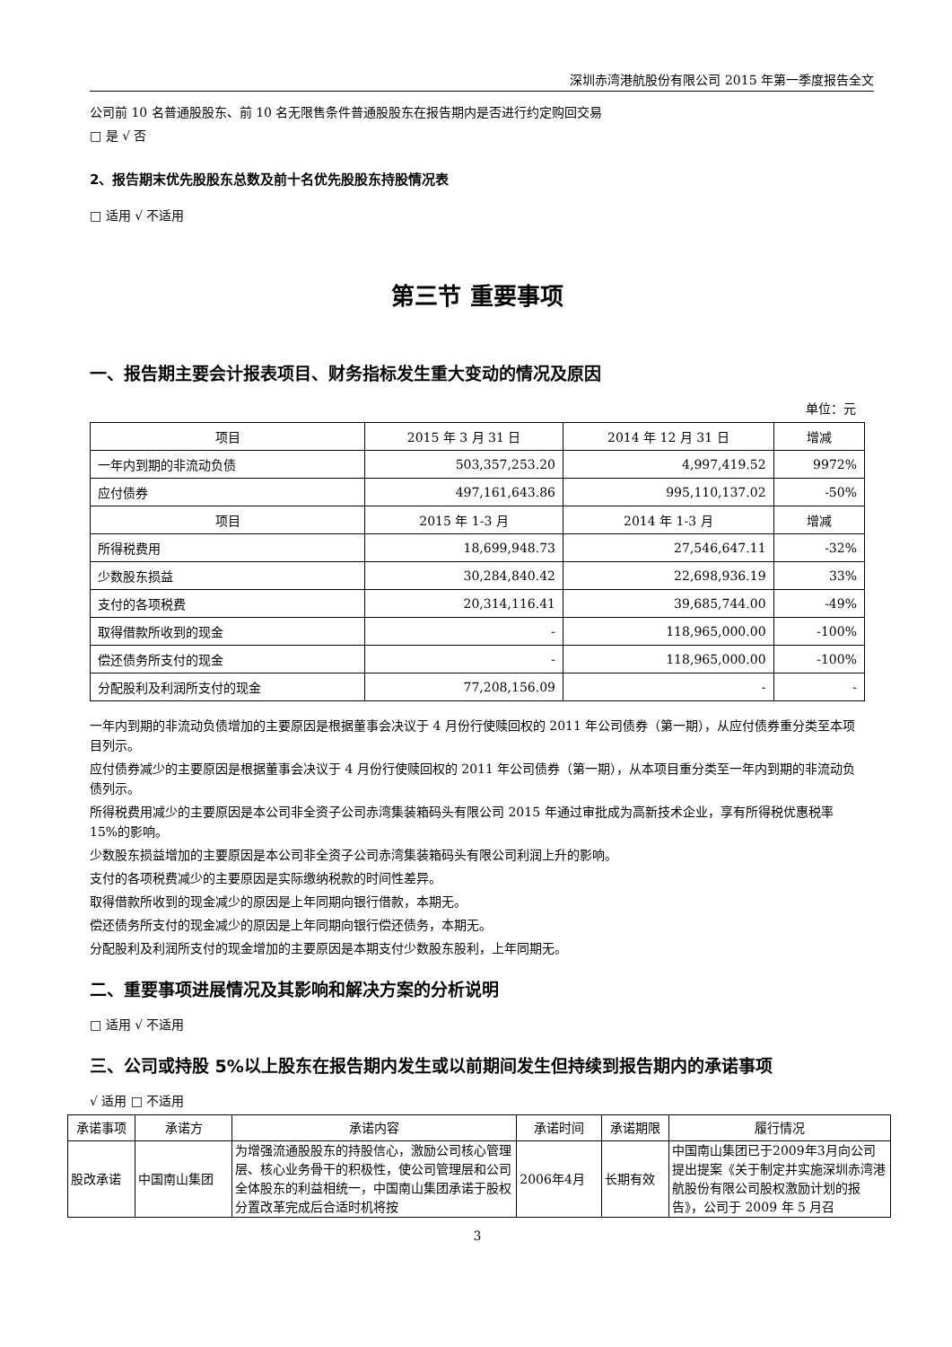深圳赤湾港航股份有限公司 2015 年第一季度报告全文
公司前 10 名普通股股东、前 10 名无限售条件普通股股东在报告期内是否进行约定购回交易
□ 是 √ 否
2、报告期末优先股股东总数及前十名优先股股东持股情况表
□ 适用 √ 不适用
第三节 重要事项
一、报告期主要会计报表项目、财务指标发生重大变动的情况及原因
单位：元
| 项目 | 2015 年 3 月 31 日 | 2014 年 12 月 31 日 | 增减 |
| --- | --- | --- | --- |
| 一年内到期的非流动负债 | 503,357,253.20 | 4,997,419.52 | 9972% |
| 应付债券 | 497,161,643.86 | 995,110,137.02 | -50% |
| 项目 | 2015 年 1-3 月 | 2014 年 1-3 月 | 增减 |
| 所得税费用 | 18,699,948.73 | 27,546,647.11 | -32% |
| 少数股东损益 | 30,284,840.42 | 22,698,936.19 | 33% |
| 支付的各项税费 | 20,314,116.41 | 39,685,744.00 | -49% |
| 取得借款所收到的现金 | - | 118,965,000.00 | -100% |
| 偿还债务所支付的现金 | - | 118,965,000.00 | -100% |
| 分配股利及利润所支付的现金 | 77,208,156.09 | - | - |
一年内到期的非流动负债增加的主要原因是根据董事会决议于 4 月份行使赎回权的 2011 年公司债券（第一期），从应付债券重分类至本项目列示。
应付债券减少的主要原因是根据董事会决议于 4 月份行使赎回权的 2011 年公司债券（第一期），从本项目重分类至一年内到期的非流动负债列示。
所得税费用减少的主要原因是本公司非全资子公司赤湾集装箱码头有限公司 2015 年通过审批成为高新技术企业，享有所得税优惠税率 15%的影响。
少数股东损益增加的主要原因是本公司非全资子公司赤湾集装箱码头有限公司利润上升的影响。
支付的各项税费减少的主要原因是实际缴纳税款的时间性差异。
取得借款所收到的现金减少的原因是上年同期向银行借款，本期无。
偿还债务所支付的现金减少的原因是上年同期向银行偿还债务，本期无。
分配股利及利润所支付的现金增加的主要原因是本期支付少数股东股利，上年同期无。
二、重要事项进展情况及其影响和解决方案的分析说明
□ 适用 √ 不适用
三、公司或持股 5%以上股东在报告期内发生或以前期间发生但持续到报告期内的承诺事项
√ 适用 □ 不适用
| 承诺事项 | 承诺方 | 承诺内容 | 承诺时间 | 承诺期限 | 履行情况 |
| --- | --- | --- | --- | --- | --- |
| 股改承诺 | 中国南山集团 | 为增强流通股股东的持股信心，激励公司核心管理层、核心业务骨干的积极性，使公司管理层和公司全体股东的利益相统一，中国南山集团承诺于股权分置改革完成后合适时机将按 | 2006年4月 | 长期有效 | 中国南山集团已于2009年3月向公司提出提案《关于制定并实施深圳赤湾港航股份有限公司股权激励计划的报告》，公司于 2009 年 5 月召 |
3